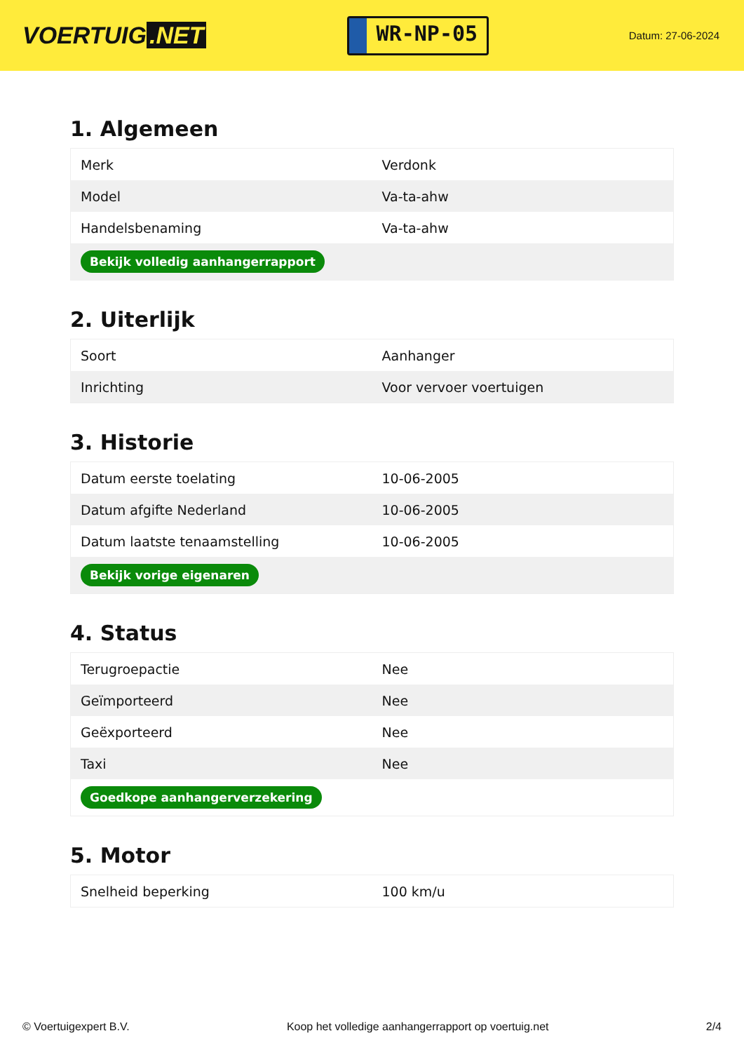VOERTUIG.NET
WR-NP-05
Datum: 27-06-2024
1. Algemeen
| Merk | Verdonk |
| Model | Va-ta-ahw |
| Handelsbenaming | Va-ta-ahw |
| Bekijk volledig aanhangerrapport | |
2. Uiterlijk
| Soort | Aanhanger |
| Inrichting | Voor vervoer voertuigen |
3. Historie
| Datum eerste toelating | 10-06-2005 |
| Datum afgifte Nederland | 10-06-2005 |
| Datum laatste tenaamstelling | 10-06-2005 |
| Bekijk vorige eigenaren | |
4. Status
| Terugroepactie | Nee |
| Geïmporteerd | Nee |
| Geëxporteerd | Nee |
| Taxi | Nee |
| Goedkope aanhangerverzekering | |
5. Motor
| Snelheid beperking | 100 km/u |
© Voertuigexpert B.V. Koop het volledige aanhangerrapport op voertuig.net 2/4